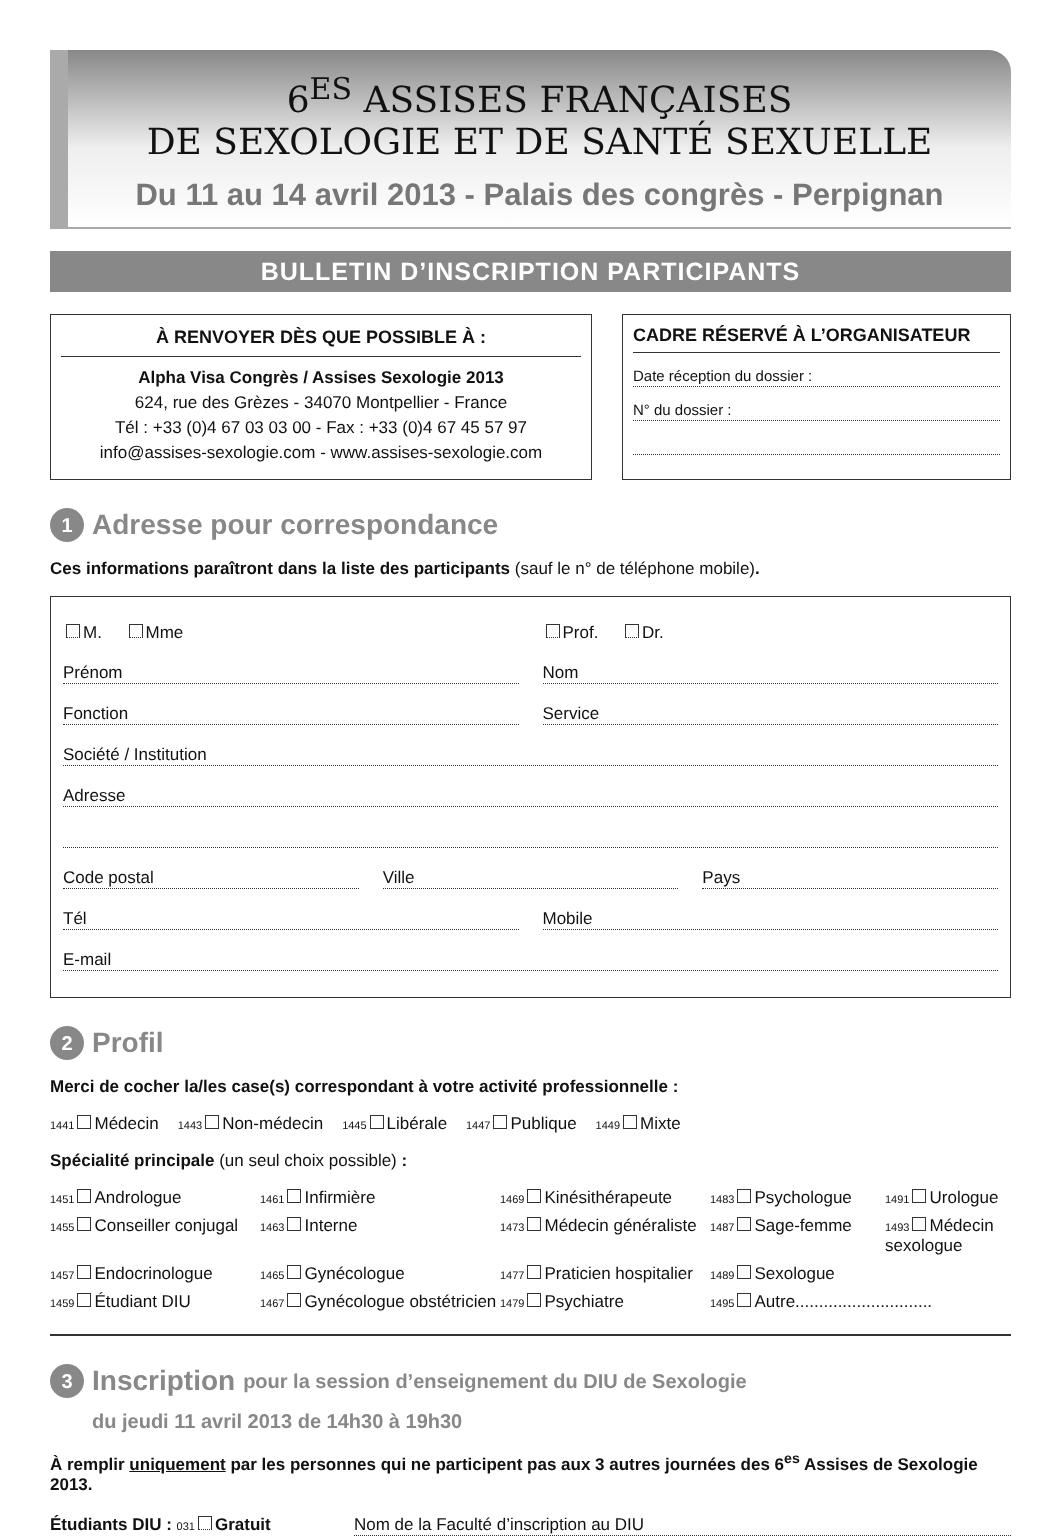6<sup>ES</sup> ASSISES FRANÇAISES
DE SEXOLOGIE ET DE SANTÉ SEXUELLE
Du 11 au 14 avril 2013 - Palais des congrès - Perpignan
BULLETIN D’INSCRIPTION PARTICIPANTS
À RENVOYER DÈS QUE POSSIBLE À :
Alpha Visa Congrès / Assises Sexologie 2013
624, rue des Grèzes - 34070 Montpellier - France
Tél : +33 (0)4 67 03 03 00 - Fax : +33 (0)4 67 45 57 97
info@assises-sexologie.com - www.assises-sexologie.com
CADRE RÉSERVÉ À L’ORGANISATEUR
Date réception du dossier :
N° du dossier :
1 Adresse pour correspondance
Ces informations paraîtront dans la liste des participants (sauf le n° de téléphone mobile).
M. Mme Prof. Dr.
Prénom Nom
Fonction Service
Société / Institution
Adresse
Code postal Ville Pays
Tél Mobile
E-mail
2 Profil
Merci de cocher la/les case(s) correspondant à votre activité professionnelle :
1441 Médecin 1443 Non-médecin 1445 Libérale 1447 Publique 1449 Mixte
Spécialité principale (un seul choix possible) :
1451 Andrologue
1461 Infirmière
1469 Kinésithérapeute
1483 Psychologue
1491 Urologue
1455 Conseiller conjugal
1463 Interne
1473 Médecin généraliste
1487 Sage-femme
1493 Médecin sexologue
1457 Endocrinologue
1465 Gynécologue
1477 Praticien hospitalier
1489 Sexologue
1459 Étudiant DIU
1467 Gynécologue obstétricien
1479 Psychiatre
1495 Autre.............................
3 Inscription pour la session d’enseignement du DIU de Sexologie
du jeudi 11 avril 2013 de 14h30 à 19h30
À remplir uniquement par les personnes qui ne participent pas aux 3 autres journées des 6<sup>es</sup> Assises de Sexologie 2013.
Étudiants DIU : 031 Gratuit Nom de la Faculté d’inscription au DIU